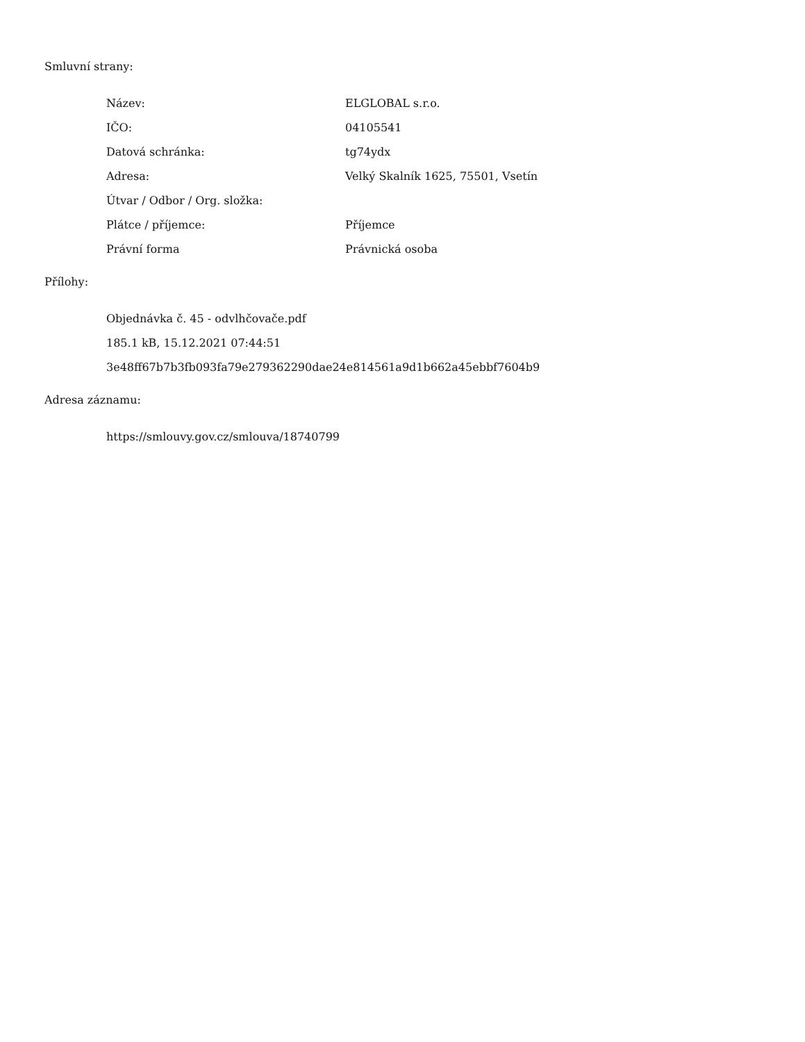Smluvní strany:
| Název: | ELGLOBAL s.r.o. |
| IČO: | 04105541 |
| Datová schránka: | tg74ydx |
| Adresa: | Velký Skalník 1625, 75501, Vsetín |
| Útvar / Odbor / Org. složka: | |
| Plátce / příjemce: | Příjemce |
| Právní forma | Právnická osoba |
Přílohy:
Objednávka č. 45 - odvlhčovače.pdf
185.1 kB, 15.12.2021 07:44:51
3e48ff67b7b3fb093fa79e279362290dae24e814561a9d1b662a45ebbf7604b9
Adresa záznamu:
https://smlouvy.gov.cz/smlouva/18740799